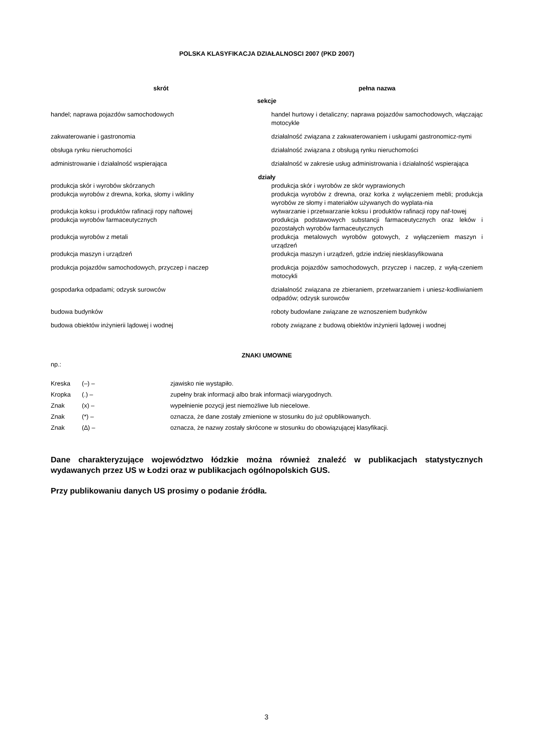POLSKA KLASYFIKACJA DZIAŁALNOSCI 2007 (PKD 2007)
| skrót | pełna nazwa |
| --- | --- |
| sekcje | |
| handel; naprawa pojazdów samochodowych | handel hurtowy i detaliczny; naprawa pojazdów samochodowych, włączając motocykle |
| zakwaterowanie i gastronomia | działalność związana z zakwaterowaniem i usługami gastronomicz-nymi |
| obsługa rynku nieruchomości | działalność związana z obsługą rynku nieruchomości |
| administrowanie i działalność wspierająca | działalność w zakresie usług administrowania i działalność wspierająca |
| działy | |
| produkcja skór i wyrobów skórzanych | produkcja skór i wyrobów ze skór wyprawionych |
| produkcja wyrobów z drewna, korka, słomy i wikliny | produkcja wyrobów z drewna, oraz korka z wyłączeniem mebli; produkcja wyrobów ze słomy i materiałów używanych do wyplata-nia |
| produkcja koksu i produktów rafinacji ropy naftowej | wytwarzanie i przetwarzanie koksu i produktów rafinacji ropy naf-towej |
| produkcja wyrobów farmaceutycznych | produkcja podstawowych substancji farmaceutycznych oraz leków i pozostałych wyrobów farmaceutycznych |
| produkcja wyrobów z metali | produkcja metalowych wyrobów gotowych, z wyłączeniem maszyn i urządzeń |
| produkcja maszyn i urządzeń | produkcja maszyn i urządzeń, gdzie indziej niesklasyfikowana |
| produkcja pojazdów samochodowych, przyczep i naczep | produkcja pojazdów samochodowych, przyczep i naczep, z wyłą-czeniem motocykli |
| gospodarka odpadami; odzysk surowców | działalność związana ze zbieraniem, przetwarzaniem i uniesz-kodliwianiem odpadów; odzysk surowców |
| budowa budynków | roboty budowlane związane ze wznoszeniem budynków |
| budowa obiektów inżynierii lądowej i wodnej | roboty związane z budową obiektów inżynierii lądowej i wodnej |
ZNAKI UMOWNE
np.:
| Kreska | (–) – | zjawisko nie wystąpiło. |
| Kropka | (.) – | zupełny brak informacji albo brak informacji wiarygodnych. |
| Znak | (x) – | wypełnienie pozycji jest niemożliwe lub niecelowe. |
| Znak | (*) – | oznacza, że dane zostały zmienione w stosunku do już opublikowanych. |
| Znak | (∆) – | oznacza, że nazwy zostały skrócone w stosunku do obowiązującej klasyfikacji. |
Dane charakteryzujące województwo łódzkie można również znaleźć w publikacjach statystycznych wydawanych przez US w Łodzi oraz w publikacjach ogólnopolskich GUS.
Przy publikowaniu danych US prosimy o podanie źródła.
3